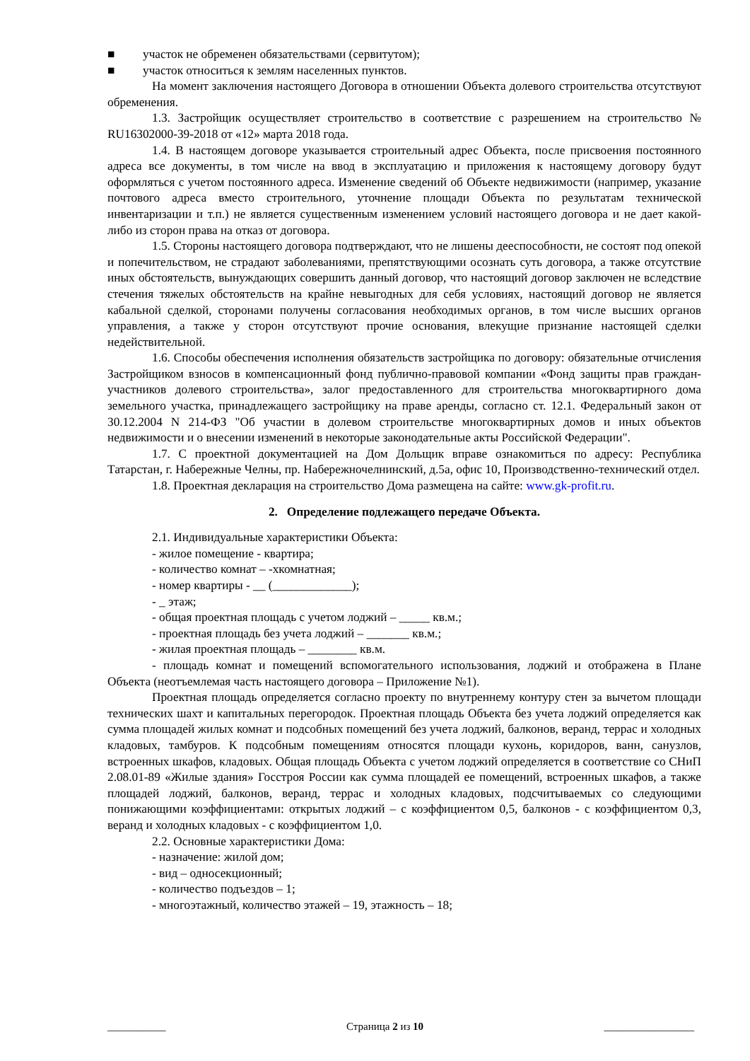■ участок не обременен обязательствами (сервитутом);
■ участок относиться к землям населенных пунктов.
На момент заключения настоящего Договора в отношении Объекта долевого строительства отсутствуют обременения.
1.3. Застройщик осуществляет строительство в соответствие с разрешением на строительство № RU16302000-39-2018 от «12» марта 2018 года.
1.4. В настоящем договоре указывается строительный адрес Объекта, после присвоения постоянного адреса все документы, в том числе на ввод в эксплуатацию и приложения к настоящему договору будут оформляться с учетом постоянного адреса. Изменение сведений об Объекте недвижимости (например, указание почтового адреса вместо строительного, уточнение площади Объекта по результатам технической инвентаризации и т.п.) не является существенным изменением условий настоящего договора и не дает какой-либо из сторон права на отказ от договора.
1.5. Стороны настоящего договора подтверждают, что не лишены дееспособности, не состоят под опекой и попечительством, не страдают заболеваниями, препятствующими осознать суть договора, а также отсутствие иных обстоятельств, вынуждающих совершить данный договор, что настоящий договор заключен не вследствие стечения тяжелых обстоятельств на крайне невыгодных для себя условиях, настоящий договор не является кабальной сделкой, сторонами получены согласования необходимых органов, в том числе высших органов управления, а также у сторон отсутствуют прочие основания, влекущие признание настоящей сделки недействительной.
1.6. Способы обеспечения исполнения обязательств застройщика по договору: обязательные отчисления Застройщиком взносов в компенсационный фонд публично-правовой компании «Фонд защиты прав граждан-участников долевого строительства», залог предоставленного для строительства многоквартирного дома земельного участка, принадлежащего застройщику на праве аренды, согласно ст. 12.1. Федеральный закон от 30.12.2004 N 214-ФЗ "Об участии в долевом строительстве многоквартирных домов и иных объектов недвижимости и о внесении изменений в некоторые законодательные акты Российской Федерации".
1.7. С проектной документацией на Дом Дольщик вправе ознакомиться по адресу: Республика Татарстан, г. Набережные Челны, пр. Набережночелнинский, д.5а, офис 10, Производственно-технический отдел.
1.8. Проектная декларация на строительство Дома размещена на сайте: www.gk-profit.ru.
2. Определение подлежащего передаче Объекта.
2.1. Индивидуальные характеристики Объекта:
- жилое помещение - квартира;
- количество комнат – -хкомнатная;
- номер квартиры - __ (_____________);
- _ этаж;
- общая проектная площадь с учетом лоджий – _____ кв.м.;
- проектная площадь без учета лоджий – _______ кв.м.;
- жилая проектная площадь – ________ кв.м.
- площадь комнат и помещений вспомогательного использования, лоджий и отображена в Плане Объекта (неотъемлемая часть настоящего договора – Приложение №1).
Проектная площадь определяется согласно проекту по внутреннему контуру стен за вычетом площади технических шахт и капитальных перегородок. Проектная площадь Объекта без учета лоджий определяется как сумма площадей жилых комнат и подсобных помещений без учета лоджий, балконов, веранд, террас и холодных кладовых, тамбуров. К подсобным помещениям относятся площади кухонь, коридоров, ванн, санузлов, встроенных шкафов, кладовых. Общая площадь Объекта с учетом лоджий определяется в соответствие со СНиП 2.08.01-89 «Жилые здания» Госстроя России как сумма площадей ее помещений, встроенных шкафов, а также площадей лоджий, балконов, веранд, террас и холодных кладовых, подсчитываемых со следующими понижающими коэффициентами: открытых лоджий – с коэффициентом 0,5, балконов - с коэффициентом 0,3, веранд и холодных кладовых - с коэффициентом 1,0.
2.2. Основные характеристики Дома:
- назначение: жилой дом;
- вид – односекционный;
- количество подъездов – 1;
- многоэтажный, количество этажей – 19, этажность – 18;
___________ Страница 2 из 10 _________________